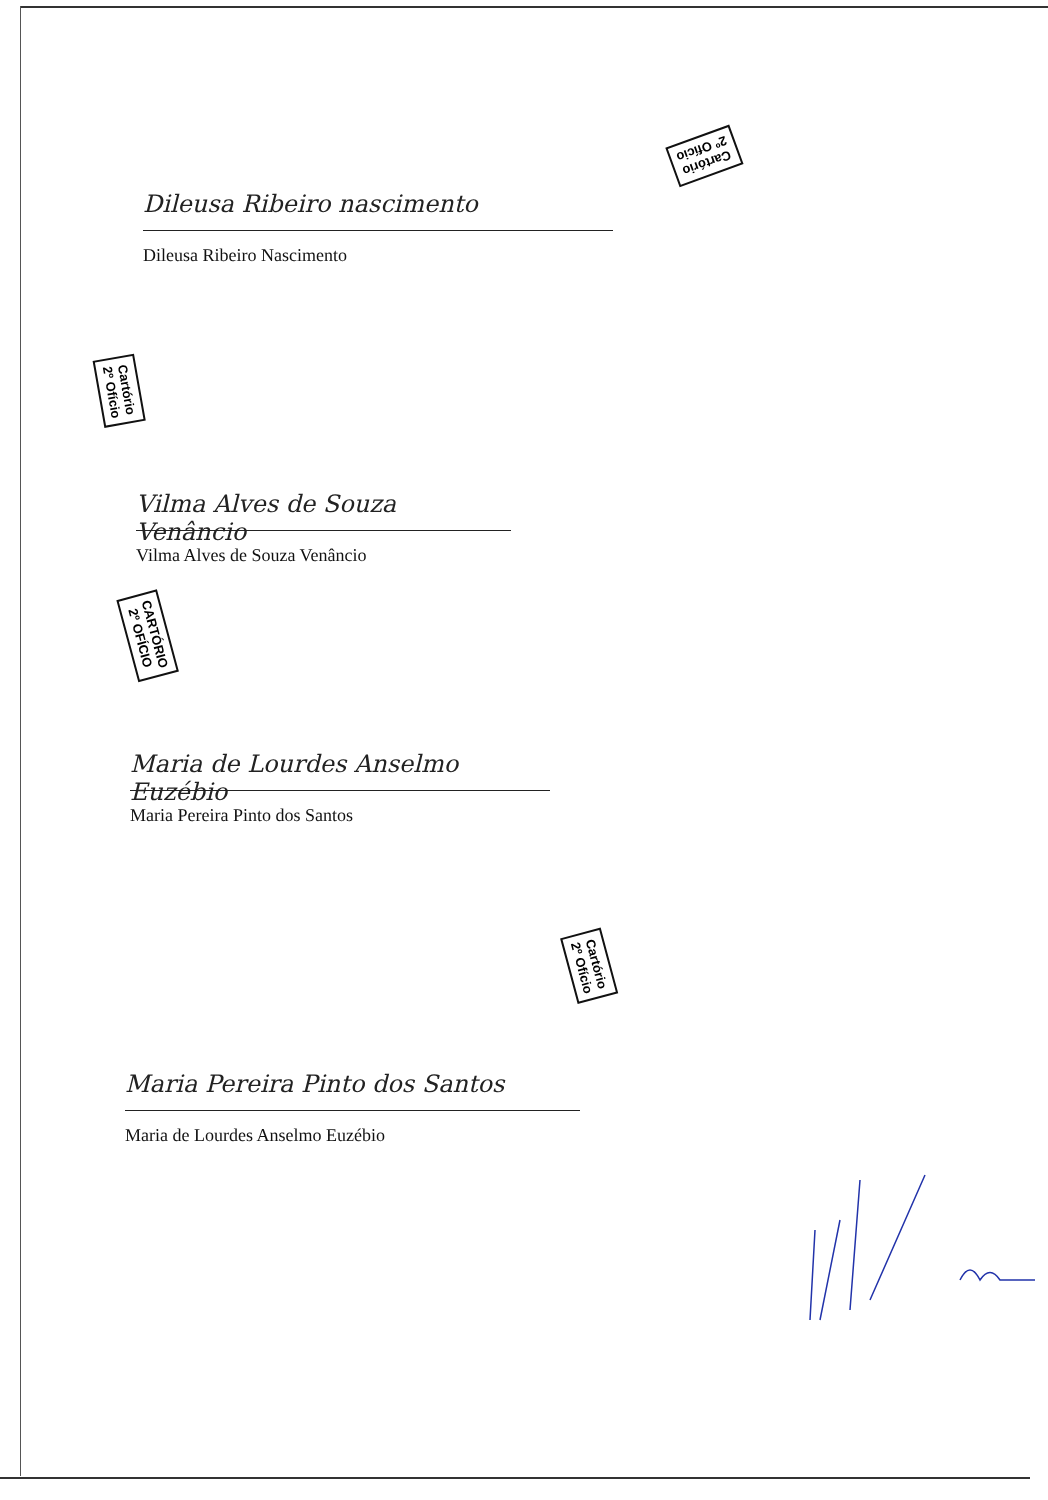Cartório
2º Ofício
Dileusa Ribeiro nascimento
Dileusa Ribeiro Nascimento
Cartório
2º Ofício
Vilma Alves de Souza Venâncio
Vilma Alves de Souza Venâncio
CARTÓRIO
2º OFÍCIO
Maria de Lourdes Anselmo Euzébio
Maria Pereira Pinto dos Santos
Cartório
2º Ofício
Maria Pereira Pinto dos Santos
Maria de Lourdes Anselmo Euzébio